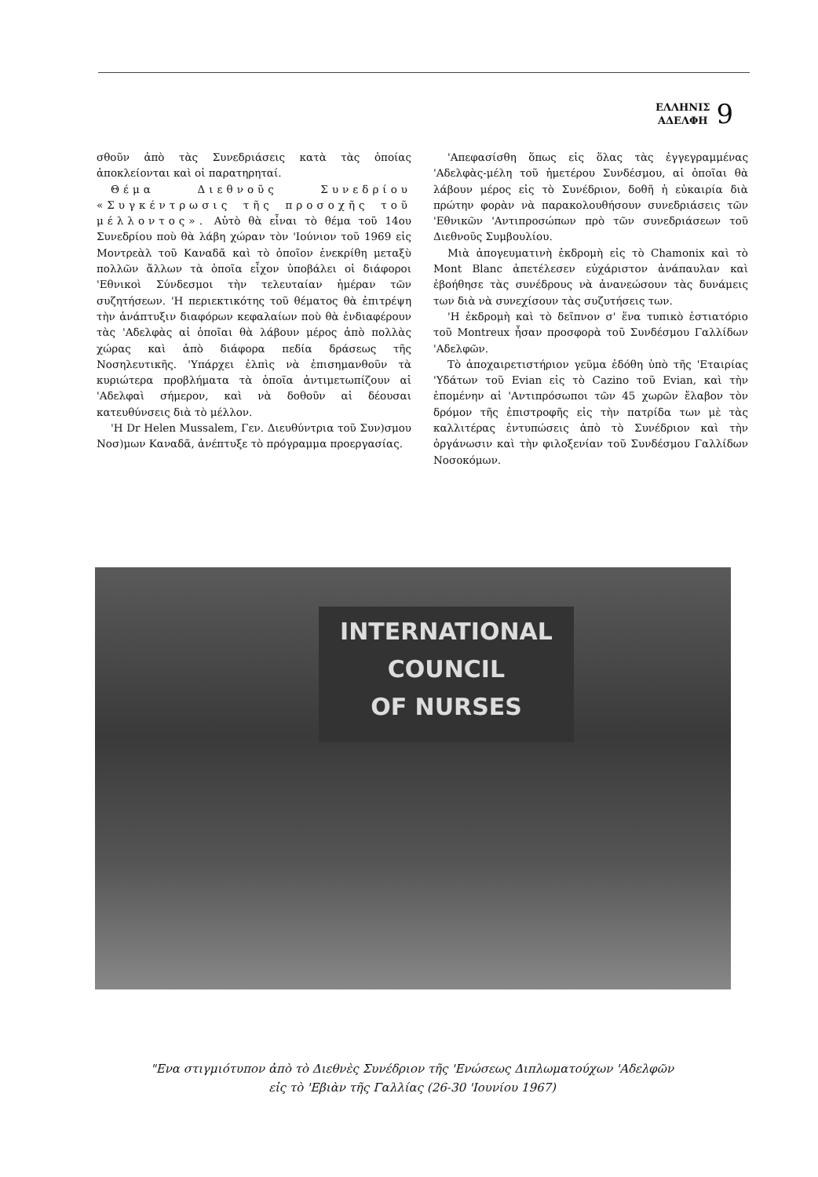ΕΛΛΗΝΙΣ
ΑΔΕΛΦΗ
9
σθοῦν ἀπὸ τὰς Συνεδριάσεις κατὰ τὰς ὁποίας ἀποκλείονται καὶ οἱ παρατηρηταί.
Θέμα Διεθνοῦς Συνεδρίου «Συγκέντρωσις τῆς προσοχῆς τοῦ μέλλοντος». Αὐτὸ θὰ εἶναι τὸ θέμα τοῦ 14ου Συνεδρίου ποὺ θὰ λάβη χώραν τὸν 'Ιούνιον τοῦ 1969 εἰς Μοντρεὰλ τοῦ Καναδᾶ καὶ τὸ ὁποῖον ἐνεκρίθη μεταξὺ πολλῶν ἄλλων τὰ ὁποῖα εἶχον ὑποβάλει οἱ διάφοροι 'Εθνικοὶ Σύνδεσμοι τὴν τελευταίαν ἡμέραν τῶν συζητήσεων. 'Η περιεκτικότης τοῦ θέματος θὰ ἐπιτρέψη τὴν ἀνάπτυξιν διαφόρων κεφαλαίων ποὺ θὰ ἐνδιαφέρουν τὰς 'Αδελφὰς αἱ ὁποῖαι θὰ λάβουν μέρος ἀπὸ πολλὰς χώρας καὶ ἀπὸ διάφορα πεδία δράσεως τῆς Νοσηλευτικῆς. 'Υπάρχει ἐλπὶς νὰ ἐπισημανθοῦν τὰ κυριώτερα προβλήματα τὰ ὁποῖα ἀντιμετωπίζουν αἱ 'Αδελφαὶ σήμερον, καὶ νὰ δοθοῦν αἱ δέουσαι κατευθύνσεις διὰ τὸ μέλλον.
'Η Dr Helen Mussalem, Γεν. Διευθύντρια τοῦ Συν)σμου Νοσ)μων Καναδᾶ, ἀνέπτυξε τὸ πρόγραμμα προεργασίας.
'Απεφασίσθη ὅπως εἰς ὅλας τὰς ἐγγεγραμμένας 'Αδελφὰς-μέλη τοῦ ἡμετέρου Συνδέσμου, αἱ ὁποῖαι θὰ λάβουν μέρος εἰς τὸ Συνέδριον, δοθῆ ἡ εὐκαιρία διὰ πρώτην φορὰν νὰ παρακολουθήσουν συνεδριάσεις τῶν 'Εθνικῶν 'Αντιπροσώπων πρὸ τῶν συνεδριάσεων τοῦ Διεθνοῦς Συμβουλίου.
Μιὰ ἀπογευματινὴ ἐκδρομὴ εἰς τὸ Chamonix καὶ τὸ Mont Blanc ἀπετέλεσεν εὐχάριστον ἀνάπαυλαν καὶ ἐβοήθησε τὰς συνέδρους νὰ ἀνανεώσουν τὰς δυνάμεις των διὰ νὰ συνεχίσουν τὰς συζυτήσεις των.
'Η ἐκδρομὴ καὶ τὸ δεῖπνον σ' ἕνα τυπικὸ ἑστιατόριο τοῦ Montreux ἦσαν προσφορὰ τοῦ Συνδέσμου Γαλλίδων 'Αδελφῶν.
Τὸ ἀποχαιρετιστήριον γεῦμα ἐδόθη ὑπὸ τῆς 'Εταιρίας 'Υδάτων τοῦ Evian εἰς τὸ Cazino τοῦ Evian, καὶ τὴν ἑπομένην αἱ 'Αντιπρόσωποι τῶν 45 χωρῶν ἔλαβον τὸν δρόμον τῆς ἐπιστροφῆς εἰς τὴν πατρίδα των μὲ τὰς καλλιτέρας ἐντυπώσεις ἀπὸ τὸ Συνέδριον καὶ τὴν ὀργάνωσιν καὶ τὴν φιλοξενίαν τοῦ Συνδέσμου Γαλλίδων Νοσοκόμων.
INTERNATIONAL
COUNCIL
OF NURSES
"Ενα στιγμιότυπον ἀπὸ τὸ Διεθνὲς Συνέδριον τῆς 'Ενώσεως Διπλωματούχων 'Αδελφῶν
εἰς τὸ 'Εβιὰν τῆς Γαλλίας (26-30 'Ιουνίου 1967)